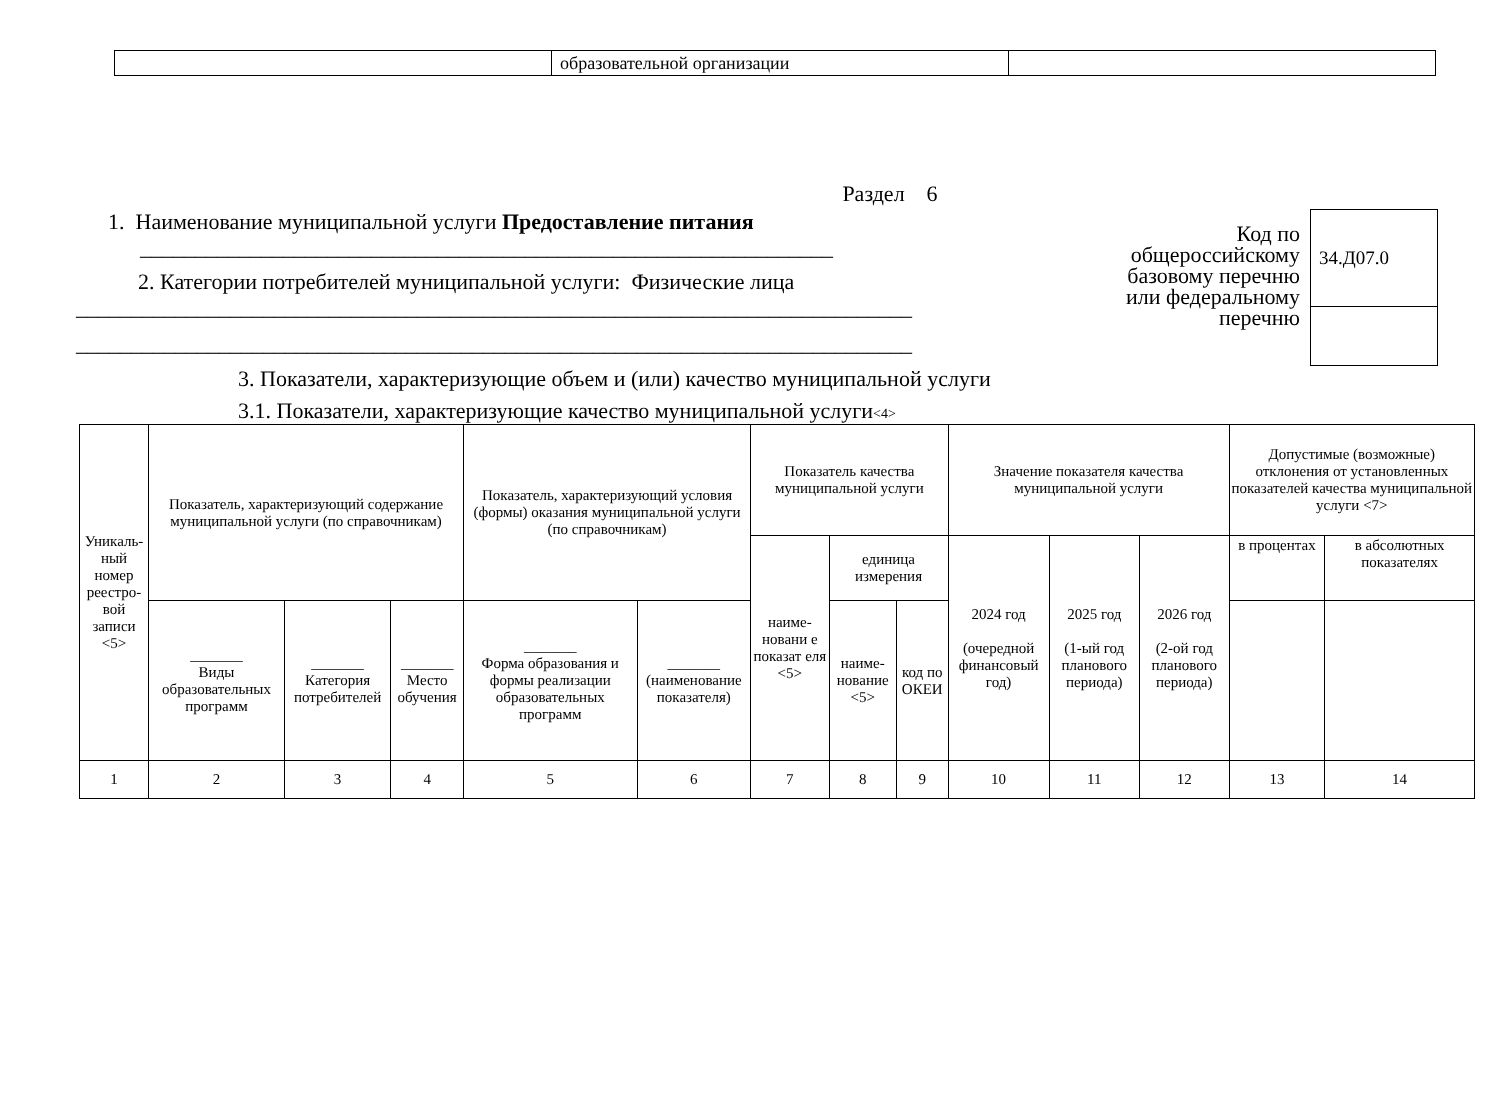| | образовательной организации | |
Раздел 6
1. Наименование муниципальной услуги Предоставление питания
_______________________________________________________________
2. Категории потребителей муниципальной услуги: Физические лица
____________________________________________________________________________
____________________________________________________________________________
Код по общероссийскому базовому перечню или федеральному перечню
| 34.Д07.0 |
3. Показатели, характеризующие объем и (или) качество муниципальной услуги
3.1. Показатели, характеризующие качество муниципальной услуги<4>
| Уникаль-ный номер реестро-вой записи <5> | Показатель, характеризующий содержание муниципальной услуги (по справочникам) | | | Показатель, характеризующий условия (формы) оказания муниципальной услуги (по справочникам) | | Показатель качества муниципальной услуги | | | Значение показателя качества муниципальной услуги | | | Допустимые (возможные) отклонения от установленных показателей качества муниципальной услуги <7> | |
| | | | | | | наиме-новани е показат еля <5> | единица измерения | | 2024 год (очередной финансовый год) | 2025 год (1-ый год планового периода) | 2026 год (2-ой год планового периода) | в процентах | в абсолютных показателях |
| | _______ Виды образовательных программ | _______ Категория потребителей | _______ Место обучения | _______ Форма образования и формы реализации образовательных программ | _______ (наименование показателя) | | наиме-нование <5> | код по ОКЕИ | | | | | |
| 1 | 2 | 3 | 4 | 5 | 6 | 7 | 8 | 9 | 10 | 11 | 12 | 13 | 14 |